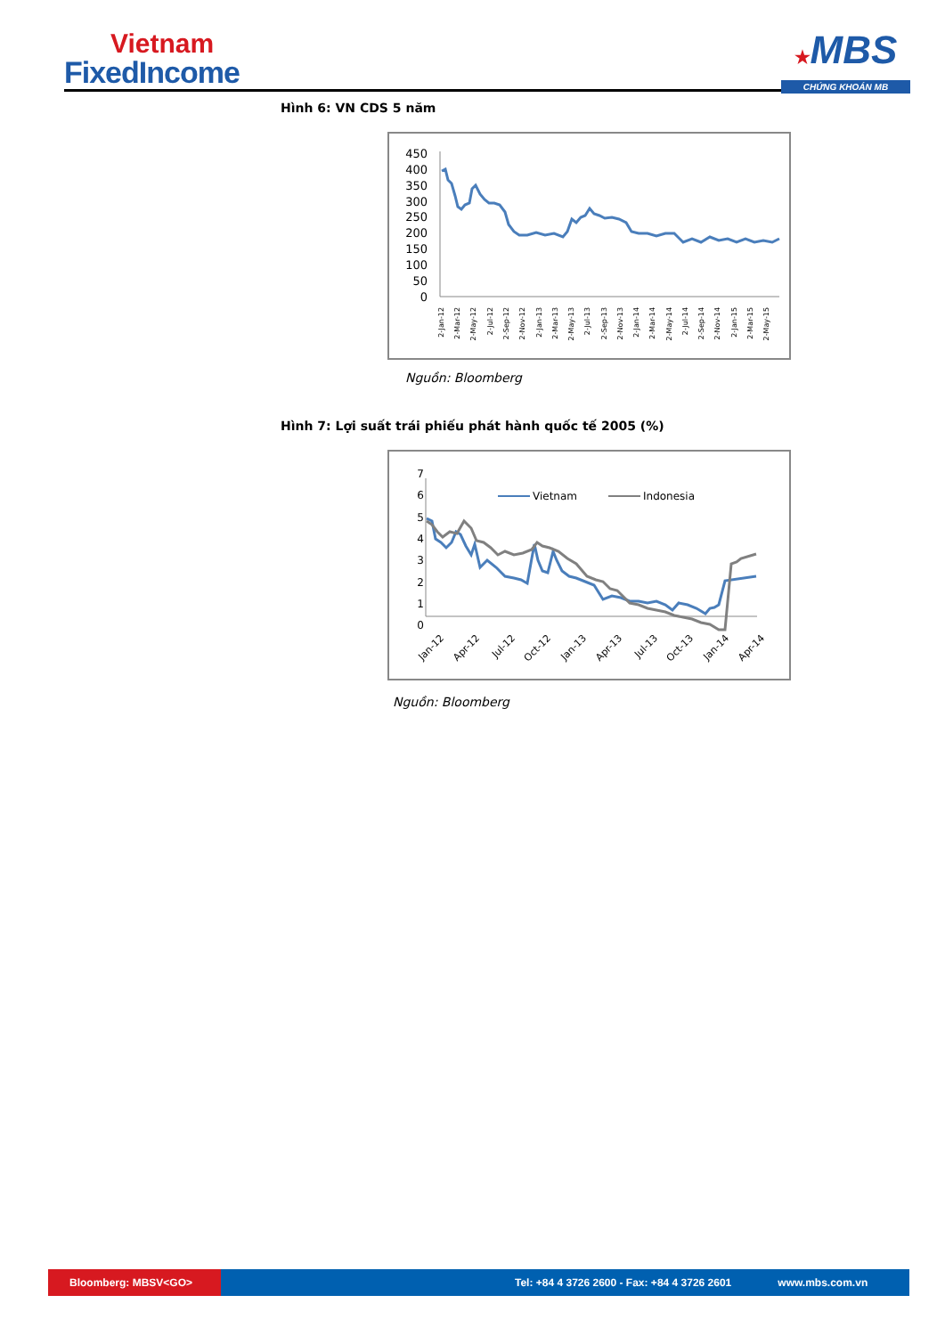Vietnam
FixedIncome
★MBS
CHỨNG KHOÁN MB
Hình 6: VN CDS 5 năm
450
400
350
300
250
200
150
100
50
0
2-Jan-12
2-Mar-12
2-May-12
2-Jul-12
2-Sep-12
2-Nov-12
2-Jan-13
2-Mar-13
2-May-13
2-Jul-13
2-Sep-13
2-Nov-13
2-Jan-14
2-Mar-14
2-May-14
2-Jul-14
2-Sep-14
2-Nov-14
2-Jan-15
2-Mar-15
2-May-15
Nguồn: Bloomberg
Hình 7: Lợi suất trái phiếu phát hành quốc tế 2005 (%)
7
6
5
4
3
2
1
0
Vietnam
Indonesia
Jan-12
Apr-12
Jul-12
Oct-12
Jan-13
Apr-13
Jul-13
Oct-13
Jan-14
Apr-14
Jul-14 Oct-14 Jan-15 Apr-15
Nguồn: Bloomberg
Bloomberg: MBSV<GO>
Tel: +84 4 3726 2600 - Fax: +84 4 3726 2601
www.mbs.com.vn